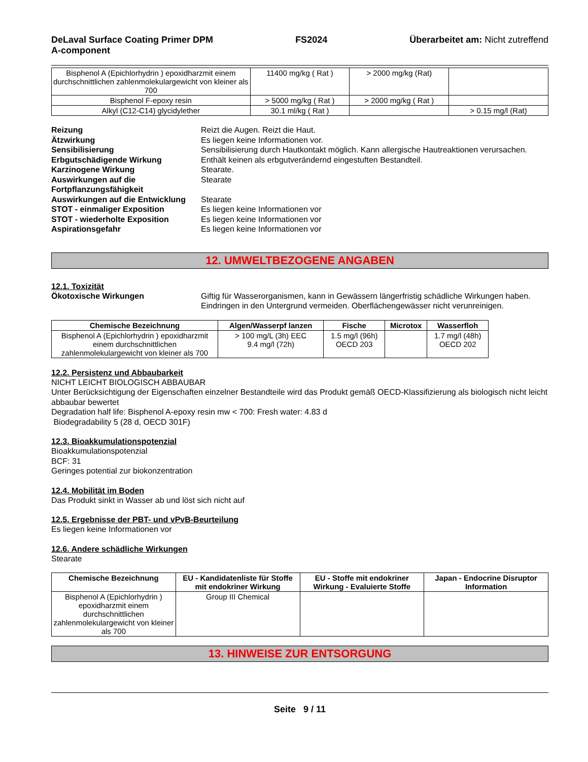DeLaval Surface Coating Primer DPM
A-component
FS2024 Überarbeitet am: Nicht zutreffend
| Bisphenol A (Epichlorhydrin ) epoxidharzmit einem durchschnittlichen zahlenmolekulargewicht von kleiner als 700 | 11400 mg/kg ( Rat ) | > 2000 mg/kg (Rat) | |
| Bisphenol F-epoxy resin | > 5000 mg/kg ( Rat ) | > 2000 mg/kg ( Rat ) | |
| Alkyl (C12-C14) glycidylether | 30.1 ml/kg ( Rat ) | | > 0.15 mg/l (Rat) |
Reizung Reizt die Augen. Reizt die Haut. Ätzwirkung Es liegen keine Informationen vor. Sensibilisierung Sensibilisierung durch Hautkontakt möglich. Kann allergische Hautreaktionen verursachen. Erbgutschädigende Wirkung Enthält keinen als erbgutverändernd eingestuften Bestandteil. Karzinogene Wirkung Stearate. Auswirkungen auf die Fortpflanzungsfähigkeit Stearate Auswirkungen auf die Entwicklung Stearate STOT - einmaliger Exposition Es liegen keine Informationen vor STOT - wiederholte Exposition Es liegen keine Informationen vor Aspirationsgefahr Es liegen keine Informationen vor
12. UMWELTBEZOGENE ANGABEN
12.1. Toxizität
Ökotoxische Wirkungen Giftig für Wasserorganismen, kann in Gewässern längerfristig schädliche Wirkungen haben. Eindringen in den Untergrund vermeiden. Oberflächengewässer nicht verunreinigen.
| Chemische Bezeichnung | Algen/Wasserpf lanzen | Fische | Microtox | Wasserfloh |
| --- | --- | --- | --- | --- |
| Bisphenol A (Epichlorhydrin ) epoxidharzmit einem durchschnittlichen zahlenmolekulargewicht von kleiner als 700 | > 100 mg/L (3h) EEC 9.4 mg/l (72h) | 1.5 mg/l (96h) OECD 203 | | 1.7 mg/l (48h) OECD 202 |
12.2. Persistenz und Abbaubarkeit
NICHT LEICHT BIOLOGISCH ABBAUBAR
Unter Berücksichtigung der Eigenschaften einzelner Bestandteile wird das Produkt gemäß OECD-Klassifizierung als biologisch nicht leicht abbaubar bewertet
Degradation half life: Bisphenol A-epoxy resin mw < 700: Fresh water: 4.83 d
Biodegradability 5 (28 d, OECD 301F)
12.3. Bioakkumulationspotenzial
Bioakkumulationspotenzial
BCF: 31
Geringes potential zur biokonzentration
12.4. Mobilität im Boden
Das Produkt sinkt in Wasser ab und löst sich nicht auf
12.5. Ergebnisse der PBT- und vPvB-Beurteilung
Es liegen keine Informationen vor
12.6. Andere schädliche Wirkungen
Stearate
| Chemische Bezeichnung | EU - Kandidatenliste für Stoffe mit endokriner Wirkung | EU - Stoffe mit endokriner Wirkung - Evaluierte Stoffe | Japan - Endocrine Disruptor Information |
| --- | --- | --- | --- |
| Bisphenol A (Epichlorhydrin ) epoxidharzmit einem durchschnittlichen zahlenmolekulargewicht von kleiner als 700 | Group III Chemical | | |
13. HINWEISE ZUR ENTSORGUNG
Seite 9 / 11